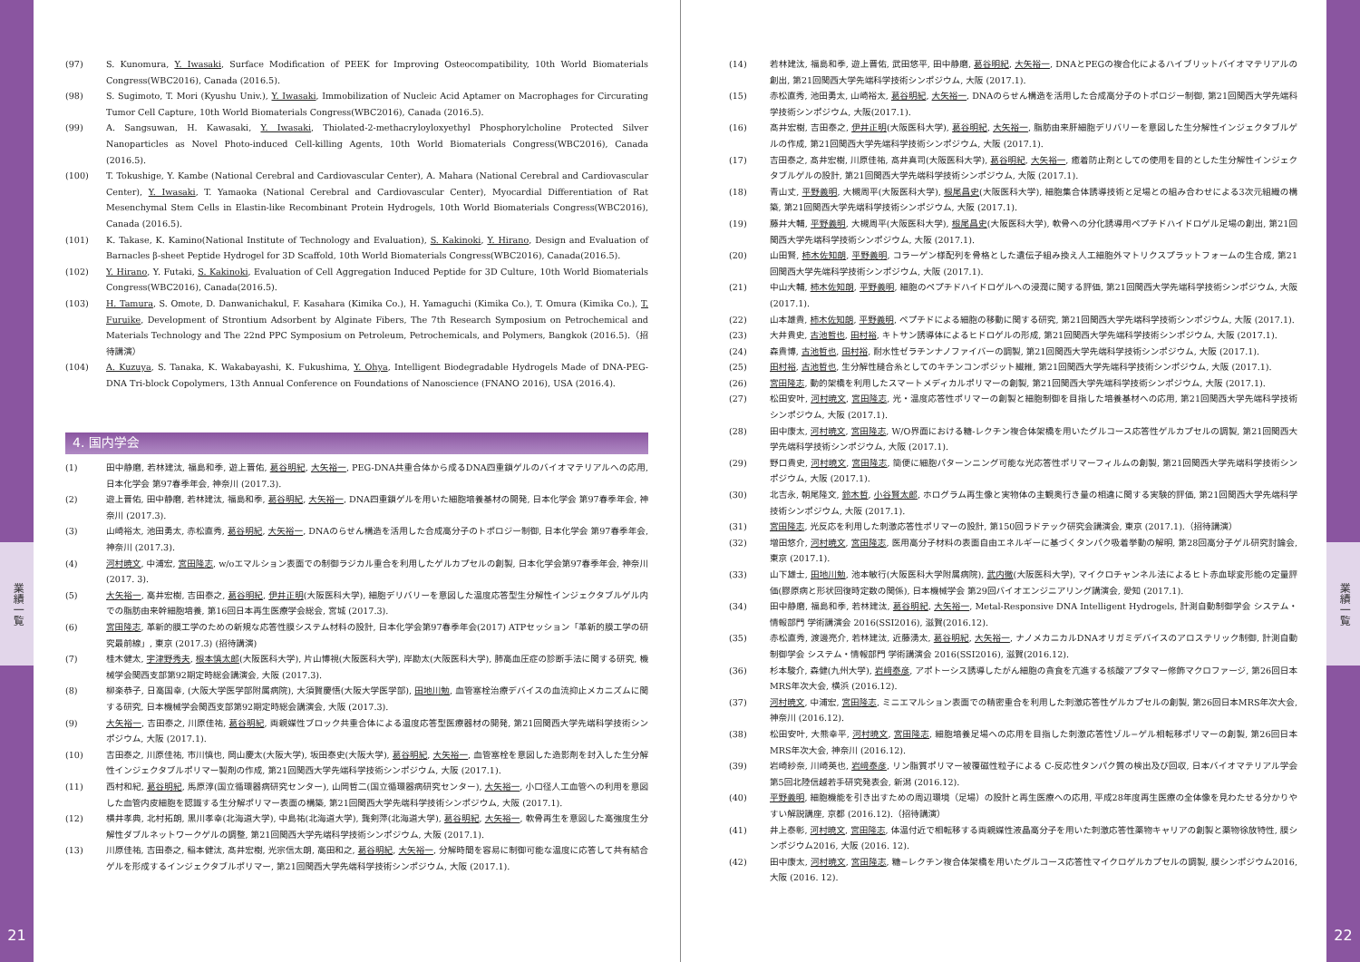業績一覧
21
(97) S. Kunomura, Y. Iwasaki, Surface Modification of PEEK for Improving Osteocompatibility, 10th World Biomaterials Congress(WBC2016), Canada (2016.5).
(98) S. Sugimoto, T. Mori (Kyushu Univ.), Y. Iwasaki, Immobilization of Nucleic Acid Aptamer on Macrophages for Circurating Tumor Cell Capture, 10th World Biomaterials Congress(WBC2016), Canada (2016.5).
(99) A. Sangsuwan, H. Kawasaki, Y. Iwasaki, Thiolated-2-methacryloyloxyethyl Phosphorylcholine Protected Silver Nanoparticles as Novel Photo-induced Cell-killing Agents, 10th World Biomaterials Congress(WBC2016), Canada (2016.5).
(100) T. Tokushige, Y. Kambe (National Cerebral and Cardiovascular Center), A. Mahara (National Cerebral and Cardiovascular Center), Y. Iwasaki, T. Yamaoka (National Cerebral and Cardiovascular Center), Myocardial Differentiation of Rat Mesenchymal Stem Cells in Elastin-like Recombinant Protein Hydrogels, 10th World Biomaterials Congress(WBC2016), Canada (2016.5).
(101) K. Takase, K. Kamino(National Institute of Technology and Evaluation), S. Kakinoki, Y. Hirano, Design and Evaluation of Barnacles β-sheet Peptide Hydrogel for 3D Scaffold, 10th World Biomaterials Congress(WBC2016), Canada(2016.5).
(102) Y. Hirano, Y. Futaki, S. Kakinoki, Evaluation of Cell Aggregation Induced Peptide for 3D Culture, 10th World Biomaterials Congress(WBC2016), Canada(2016.5).
(103) H. Tamura, S. Omote, D. Danwanichakul, F. Kasahara (Kimika Co.), H. Yamaguchi (Kimika Co.), T. Omura (Kimika Co.), T. Furuike, Development of Strontium Adsorbent by Alginate Fibers, The 7th Research Symposium on Petrochemical and Materials Technology and The 22nd PPC Symposium on Petroleum, Petrochemicals, and Polymers, Bangkok (2016.5).（招待講演）
(104) A. Kuzuya, S. Tanaka, K. Wakabayashi, K. Fukushima, Y. Ohya, Intelligent Biodegradable Hydrogels Made of DNA-PEG-DNA Tri-block Copolymers, 13th Annual Conference on Foundations of Nanoscience (FNANO 2016), USA (2016.4).
4. 国内学会
(1) 田中静磨, 若林建汰, 福島和季, 遊上晋佑, 葛谷明紀, 大矢裕一, PEG-DNA共重合体から成るDNA四重鎖ゲルのバイオマテリアルへの応用, 日本化学会 第97春季年会, 神奈川 (2017.3).
(2) 遊上晋佑, 田中静磨, 若林建汰, 福島和季, 葛谷明紀, 大矢裕一, DNA四重鎖ゲルを用いた細胞培養基材の開発, 日本化学会 第97春季年会, 神奈川 (2017.3).
(3) 山崎裕太, 池田勇太, 赤松直秀, 葛谷明紀, 大矢裕一, DNAのらせん構造を活用した合成高分子のトポロジー制御, 日本化学会 第97春季年会, 神奈川 (2017.3).
(4) 河村暁文, 中浦宏, 宮田隆志, w/oエマルション表面での制御ラジカル重合を利用したゲルカプセルの創製, 日本化学会第97春季年会, 神奈川 (2017. 3).
(5) 大矢裕一, 高井宏樹, 吉田泰之, 葛谷明紀, 伊井正明(大阪医科大学), 細胞デリバリーを意図した温度応答型生分解性インジェクタブルゲル内での脂肪由来幹細胞培養, 第16回日本再生医療学会総会, 宮城 (2017.3).
(6) 宮田隆志, 革新的膜工学のための新規な応答性膜システム材料の設計, 日本化学会第97春季年会(2017) ATPセッション「革新的膜工学の研究最前線」, 東京 (2017.3) (招待講演)
(7) 桂木健太, 宇津野秀夫, 根本慎太郎(大阪医科大学), 片山博視(大阪医科大学), 岸勘太(大阪医科大学), 肺高血圧症の診断手法に関する研究, 機械学会関西支部第92期定時総会講演会, 大阪 (2017.3).
(8) 柳楽恭子, 日高国幸, (大阪大学医学部附属病院), 大須賀慶悟(大阪大学医学部), 田地川勉, 血管塞栓治療デバイスの血流抑止メカニズムに関する研究, 日本機械学会関西支部第92期定時総会講演会, 大阪 (2017.3).
(9) 大矢裕一, 吉田泰之, 川原佳祐, 葛谷明紀, 両親媒性ブロック共重合体による温度応答型医療器材の開発, 第21回関西大学先端科学技術シンポジウム, 大阪 (2017.1).
(10) 吉田泰之, 川原佳祐, 市川慎也, 岡山慶太(大阪大学), 坂田泰史(大阪大学), 葛谷明紀, 大矢裕一, 血管塞栓を意図した造影剤を封入した生分解性インジェクタブルポリマー製剤の作成, 第21回関西大学先端科学技術シンポジウム, 大阪 (2017.1).
(11) 西村和紀, 葛谷明紀, 馬原淳(国立循環器病研究センター), 山岡哲二(国立循環器病研究センター), 大矢裕一, 小口径人工血管への利用を意図した血管内皮細胞を認識する生分解ポリマー表面の構築, 第21回関西大学先端科学技術シンポジウム, 大阪 (2017.1).
(12) 横井孝典, 北村拓朗, 黒川孝幸(北海道大学), 中島祐(北海道大学), 龔剣萍(北海道大学), 葛谷明紀, 大矢裕一, 軟骨再生を意図した高強度生分解性ダブルネットワークゲルの調整, 第21回関西大学先端科学技術シンポジウム, 大阪 (2017.1).
(13) 川原佳祐, 吉田泰之, 稲本健汰, 髙井宏樹, 光宗信太朗, 高田和之, 葛谷明紀, 大矢裕一, 分解時間を容易に制御可能な温度に応答して共有結合ゲルを形成するインジェクタブルポリマー, 第21回関西大学先端科学技術シンポジウム, 大阪 (2017.1).
(14) 若林建汰, 福島和季, 遊上晋佑, 武田悠平, 田中静磨, 葛谷明紀, 大矢裕一, DNAとPEGの複合化によるハイブリットバイオマテリアルの創出, 第21回関西大学先端科学技術シンポジウム, 大阪 (2017.1).
(15) 赤松直秀, 池田勇太, 山崎裕太, 葛谷明紀, 大矢裕一, DNAのらせん構造を活用した合成高分子のトポロジー制御, 第21回関西大学先端科学技術シンポジウム, 大阪(2017.1).
(16) 髙井宏樹, 吉田泰之, 伊井正明(大阪医科大学), 葛谷明紀, 大矢裕一, 脂肪由来肝細胞デリバリーを意図した生分解性インジェクタブルゲルの作成, 第21回関西大学先端科学技術シンポジウム, 大阪 (2017.1).
(17) 吉田泰之, 髙井宏樹, 川原佳祐, 髙井真司(大阪医科大学), 葛谷明紀, 大矢裕一, 癒着防止剤としての使用を目的とした生分解性インジェクタブルゲルの設計, 第21回関西大学先端科学技術シンポジウム, 大阪 (2017.1).
(18) 青山丈, 平野義明, 大槻周平(大阪医科大学), 根尾昌史(大阪医科大学), 細胞集合体誘導技術と足場との組み合わせによる3次元組織の構築, 第21回関西大学先端科学技術シンポジウム, 大阪 (2017.1).
(19) 藤井大輔, 平野義明, 大槻周平(大阪医科大学), 根尾昌史(大阪医科大学), 軟骨への分化誘導用ペプチドハイドロゲル足場の創出, 第21回関西大学先端科学技術シンポジウム, 大阪 (2017.1).
(20) 山田賢, 柿木佐知朗, 平野義明, コラーゲン様配列を骨格とした遺伝子組み換え人工細胞外マトリクスプラットフォームの生合成, 第21回関西大学先端科学技術シンポジウム, 大阪 (2017.1).
(21) 中山大輔, 柿木佐知朗, 平野義明, 細胞のペプチドハイドロゲルへの浸潤に関する評価, 第21回関西大学先端科学技術シンポジウム, 大阪 (2017.1).
(22) 山本雄貴, 柿木佐知朗, 平野義明, ペプチドによる細胞の移動に関する研究, 第21回関西大学先端科学技術シンポジウム, 大阪 (2017.1).
(23) 大井貴史, 古池哲也, 田村裕, キトサン誘導体によるヒドロゲルの形成, 第21回関西大学先端科学技術シンポジウム, 大阪 (2017.1).
(24) 森貴博, 古池哲也, 田村裕, 耐水性ゼラチンナノファイバーの調製, 第21回関西大学先端科学技術シンポジウム, 大阪 (2017.1).
(25) 田村裕, 古池哲也, 生分解性縫合糸としてのキチンコンポジット繊維, 第21回関西大学先端科学技術シンポジウム, 大阪 (2017.1).
(26) 宮田隆志, 動的架橋を利用したスマートメディカルポリマーの創製, 第21回関西大学先端科学技術シンポジウム, 大阪 (2017.1).
(27) 松田安叶, 河村暁文, 宮田隆志, 光・温度応答性ポリマーの創製と細胞制御を目指した培養基材への応用, 第21回関西大学先端科学技術シンポジウム, 大阪 (2017.1).
(28) 田中康太, 河村暁文, 宮田隆志, W/O界面における糖-レクチン複合体架橋を用いたグルコース応答性ゲルカプセルの調製, 第21回関西大学先端科学技術シンポジウム, 大阪 (2017.1).
(29) 野口貴史, 河村暁文, 宮田隆志, 簡便に細胞パターンニング可能な光応答性ポリマーフィルムの創製, 第21回関西大学先端科学技術シンポジウム, 大阪 (2017.1).
(30) 北吉永, 朝尾隆文, 鈴木哲, 小谷賢太郎, ホログラム再生像と実物体の主観奥行き量の相違に関する実験的評価, 第21回関西大学先端科学技術シンポジウム, 大阪 (2017.1).
(31) 宮田隆志, 光反応を利用した刺激応答性ポリマーの設計, 第150回ラドテック研究会講演会, 東京 (2017.1).（招待講演）
(32) 増田悠介, 河村暁文, 宮田隆志, 医用高分子材料の表面自由エネルギーに基づくタンパク吸着挙動の解明, 第28回高分子ゲル研究討論会, 東京 (2017.1).
(33) 山下雄士, 田地川勉, 池本敏行(大阪医科大学附属病院), 武内徹(大阪医科大学), マイクロチャンネル法によるヒト赤血球変形能の定量評価(膠原病と形状回復時定数の関係), 日本機械学会 第29回バイオエンジニアリング講演会, 愛知 (2017.1).
(34) 田中静磨, 福島和季, 若林建汰, 葛谷明紀, 大矢裕一, Metal-Responsive DNA Intelligent Hydrogels, 計測自動制御学会 システム・情報部門 学術講演会 2016(SSI2016), 滋賀(2016.12).
(35) 赤松直秀, 渡邊亮介, 若林建汰, 近藤湧太, 葛谷明紀, 大矢裕一, ナノメカニカルDNAオリガミデバイスのアロステリック制御, 計測自動制御学会 システム・情報部門 学術講演会 2016(SSI2016), 滋賀(2016.12).
(36) 杉本駿介, 森健(九州大学), 岩﨑泰彦, アポトーシス誘導したがん細胞の貪食を亢進する核酸アプタマー修飾マクロファージ, 第26回日本MRS年次大会, 横浜 (2016.12).
(37) 河村暁文, 中浦宏, 宮田隆志, ミニエマルション表面での精密重合を利用した刺激応答性ゲルカプセルの創製, 第26回日本MRS年次大会, 神奈川 (2016.12).
(38) 松田安叶, 大熊幸平, 河村暁文, 宮田隆志, 細胞培養足場への応用を目指した刺激応答性ゾル−ゲル相転移ポリマーの創製, 第26回日本MRS年次大会, 神奈川 (2016.12).
(39) 岩崎紗奈, 川崎英也, 岩﨑泰彦, リン脂質ポリマー被覆磁性粒子による C-反応性タンパク質の検出及び回収, 日本バイオマテリアル学会第5回北陸信越若手研究発表会, 新潟 (2016.12).
(40) 平野義明, 細胞機能を引き出すための周辺環境（足場）の設計と再生医療への応用, 平成28年度再生医療の全体像を見わたせる分かりやすい解説講座, 京都 (2016.12).（招待講演）
(41) 井上泰彰, 河村暁文, 宮田隆志, 体温付近で相転移する両親媒性液晶高分子を用いた刺激応答性薬物キャリアの創製と薬物徐放特性, 膜シンポジウム2016, 大阪 (2016. 12).
(42) 田中康太, 河村暁文, 宮田隆志, 糖−レクチン複合体架橋を用いたグルコース応答性マイクロゲルカプセルの調製, 膜シンポジウム2016, 大阪 (2016. 12).
業績一覧
22